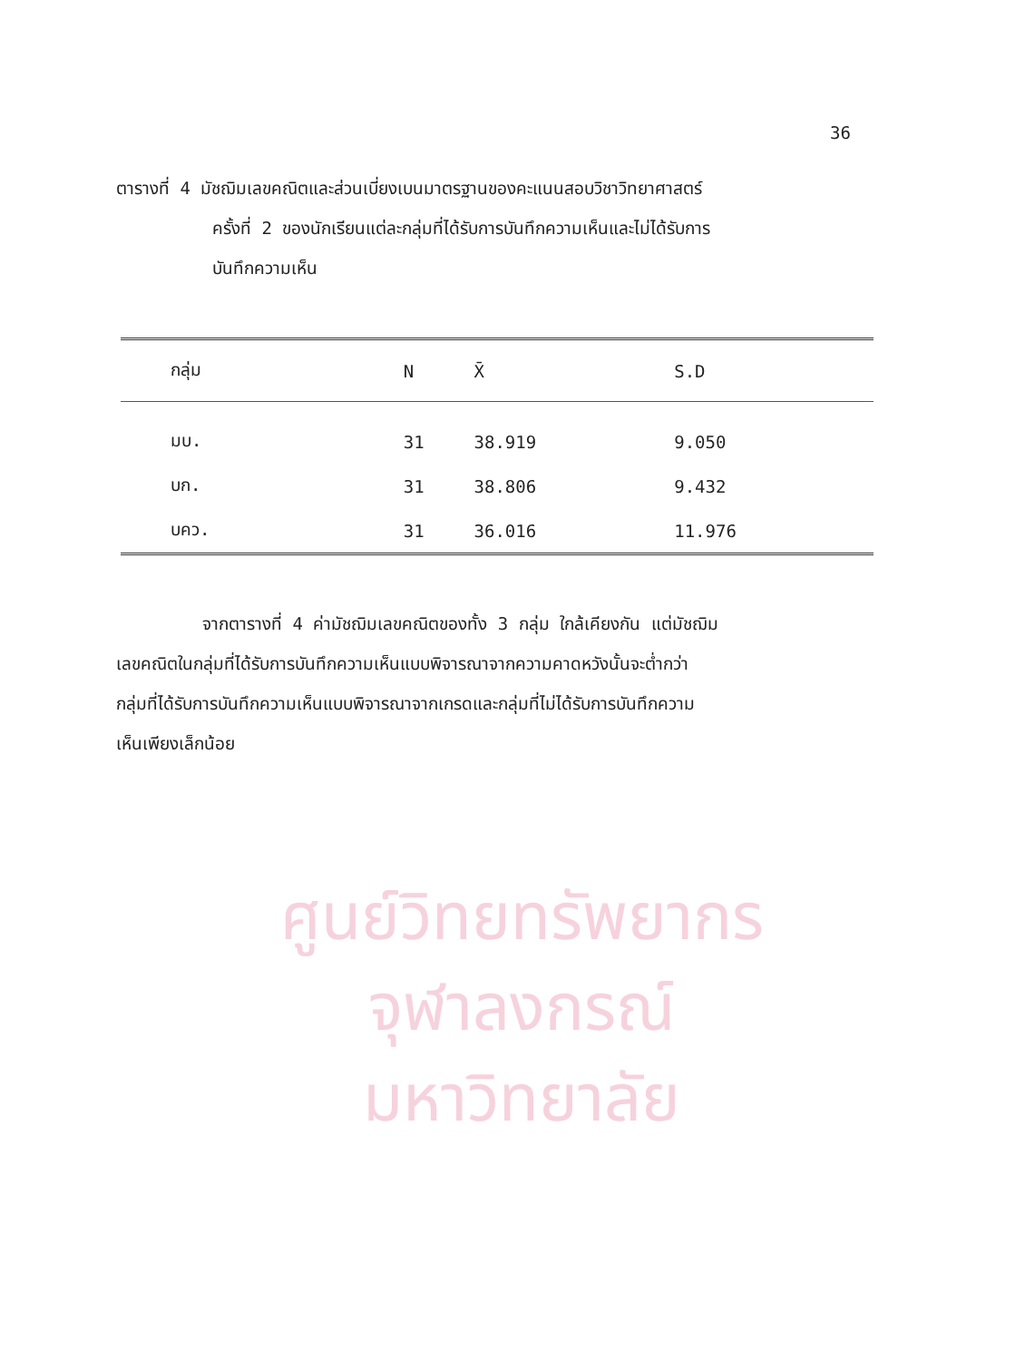ศูนย์วิทยทรัพยากร
จุฬาลงกรณ์มหาวิทยาลัย
36
ตารางที่ 4 มัชฌิมเลขคณิตและส่วนเบี่ยงเบนมาตรฐานของคะแนนสอบวิชาวิทยาศาสตร์
ครั้งที่ 2 ของนักเรียนแต่ละกลุ่มที่ได้รับการบันทึกความเห็นและไม่ได้รับการ
บันทึกความเห็น
| กลุ่ม | N | X̄ | S.D |
| --- | --- | --- | --- |
| มบ. | 31 | 38.919 | 9.050 |
| บก. | 31 | 38.806 | 9.432 |
| บคว. | 31 | 36.016 | 11.976 |
จากตารางที่ 4 ค่ามัชฌิมเลขคณิตของทั้ง 3 กลุ่ม ใกล้เคียงกัน แต่มัชฌิม
เลขคณิตในกลุ่มที่ได้รับการบันทึกความเห็นแบบพิจารณาจากความคาดหวังนั้นจะต่ำกว่า
กลุ่มที่ได้รับการบันทึกความเห็นแบบพิจารณาจากเกรดและกลุ่มที่ไม่ได้รับการบันทึกความ
เห็นเพียงเล็กน้อย